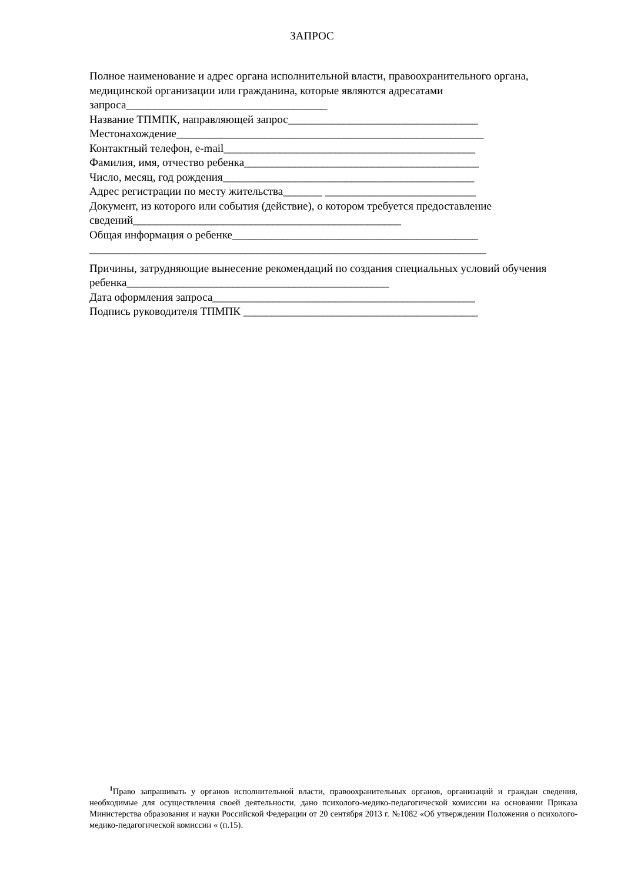ЗАПРОС
Полное наименование и адрес органа исполнительной власти, правоохранительного органа, медицинской организации или гражданина, которые являются адресатами запроса____________________________________
Название ТПМПК, направляющей запрос__________________________________
Местонахождение_______________________________________________________
Контактный телефон, e-mail_____________________________________________
Фамилия, имя, отчество ребенка__________________________________________
Число, месяц, год рождения_____________________________________________
Адрес регистрации по месту жительства_______ ___________________________
Документ, из которого или события (действие), о котором требуется предоставление сведений________________________________________________
Общая информация о ребенке____________________________________________
_______________________________________________________________________
Причины, затрудняющие вынесение рекомендаций по создания специальных условий обучения ребенка_______________________________________________
Дата оформления запроса_______________________________________________
Подпись руководителя ТПМПК __________________________________________
<sup>1</sup> Право запрашивать у органов исполнительной власти, правоохранительных органов, организаций и граждан сведения, необходимые для осуществления своей деятельности, дано психолого-медико-педагогической комиссии на основании Приказа Министерства образования и науки Российской Федерации от 20 сентября 2013 г. №1082 «Об утверждении Положения о психолого-медико-педагогической комиссии « (п.15).